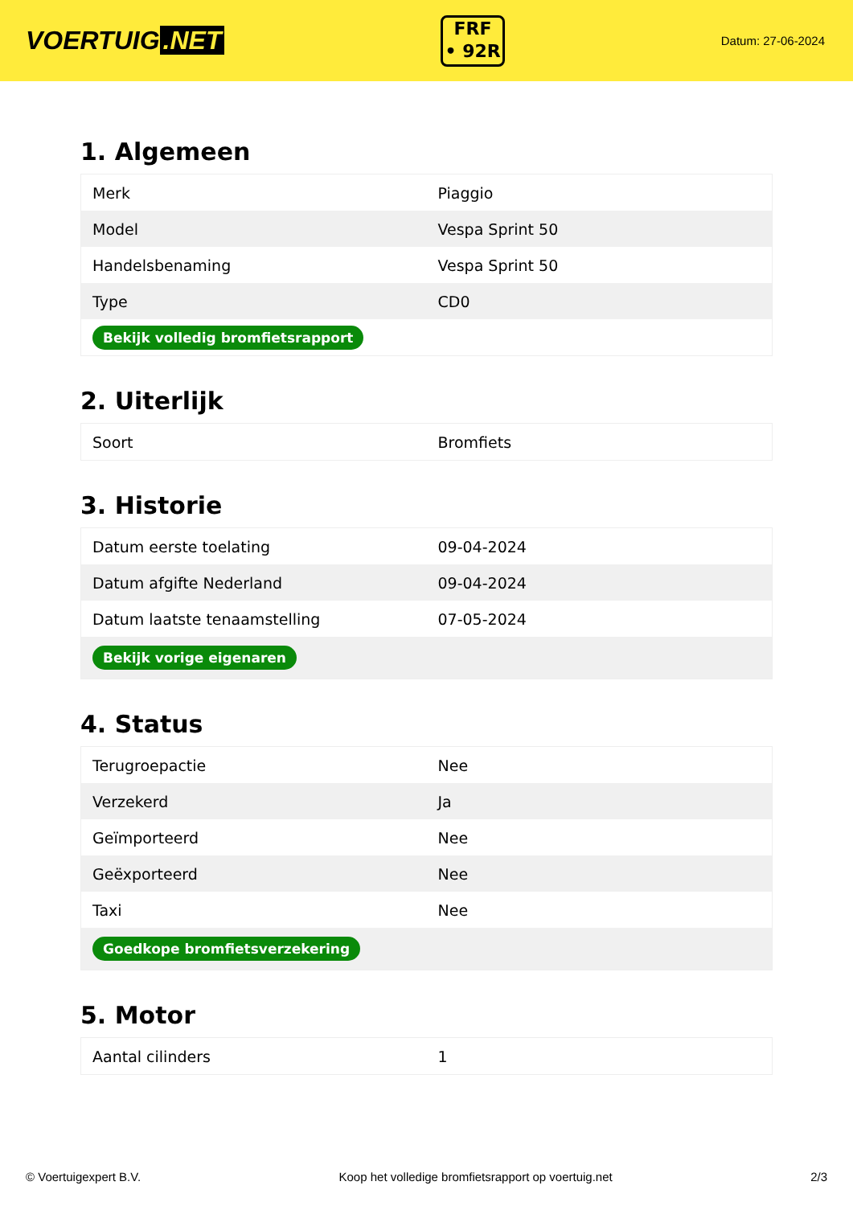VOERTUIG.NET
FRF
• 92R
Datum: 27-06-2024
1. Algemeen
| Merk | Piaggio |
| Model | Vespa Sprint 50 |
| Handelsbenaming | Vespa Sprint 50 |
| Type | CD0 |
| Bekijk volledig bromfietsrapport | |
2. Uiterlijk
| Soort | Bromfiets |
3. Historie
| Datum eerste toelating | 09-04-2024 |
| Datum afgifte Nederland | 09-04-2024 |
| Datum laatste tenaamstelling | 07-05-2024 |
| Bekijk vorige eigenaren | |
4. Status
| Terugroepactie | Nee |
| Verzekerd | Ja |
| Geïmporteerd | Nee |
| Geëxporteerd | Nee |
| Taxi | Nee |
| Goedkope bromfietsverzekering | |
5. Motor
| Aantal cilinders | 1 |
© Voertuigexpert B.V. Koop het volledige bromfietsrapport op voertuig.net 2/3